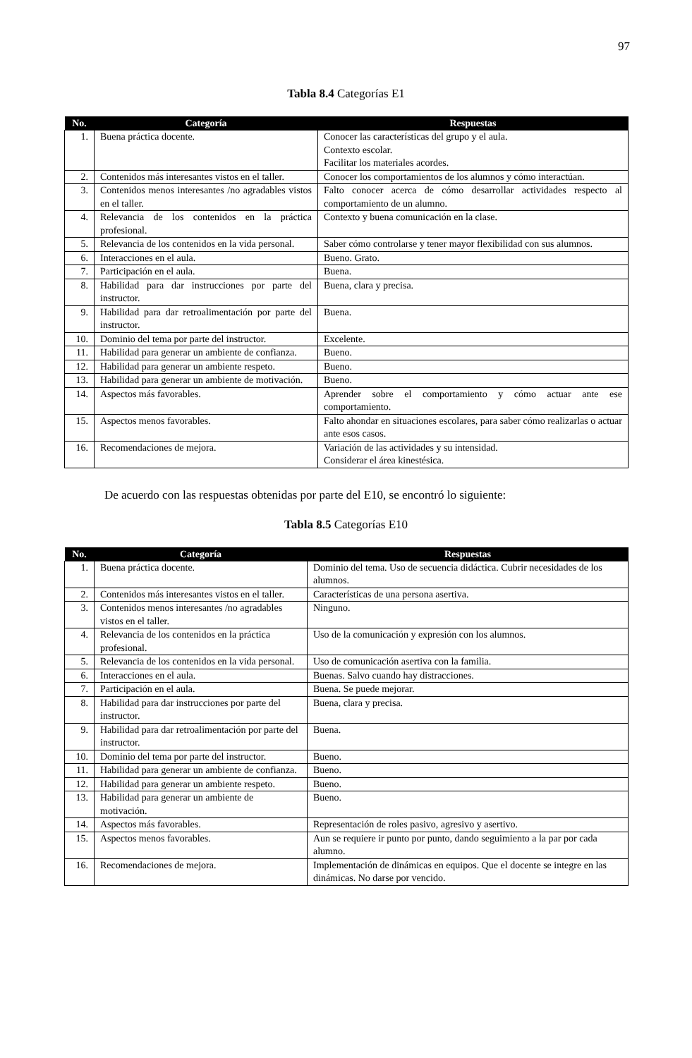97
Tabla 8.4 Categorías E1
| No. | Categoría | Respuestas |
| --- | --- | --- |
| 1. | Buena práctica docente. | Conocer las características del grupo y el aula. Contexto escolar. Facilitar los materiales acordes. |
| 2. | Contenidos más interesantes vistos en el taller. | Conocer los comportamientos de los alumnos y cómo interactúan. |
| 3. | Contenidos menos interesantes /no agradables vistos en el taller. | Falto conocer acerca de cómo desarrollar actividades respecto al comportamiento de un alumno. |
| 4. | Relevancia de los contenidos en la práctica profesional. | Contexto y buena comunicación en la clase. |
| 5. | Relevancia de los contenidos en la vida personal. | Saber cómo controlarse y tener mayor flexibilidad con sus alumnos. |
| 6. | Interacciones en el aula. | Bueno. Grato. |
| 7. | Participación en el aula. | Buena. |
| 8. | Habilidad para dar instrucciones por parte del instructor. | Buena, clara y precisa. |
| 9. | Habilidad para dar retroalimentación por parte del instructor. | Buena. |
| 10. | Dominio del tema por parte del instructor. | Excelente. |
| 11. | Habilidad para generar un ambiente de confianza. | Bueno. |
| 12. | Habilidad para generar un ambiente respeto. | Bueno. |
| 13. | Habilidad para generar un ambiente de motivación. | Bueno. |
| 14. | Aspectos más favorables. | Aprender sobre el comportamiento y cómo actuar ante ese comportamiento. |
| 15. | Aspectos menos favorables. | Falto ahondar en situaciones escolares, para saber cómo realizarlas o actuar ante esos casos. |
| 16. | Recomendaciones de mejora. | Variación de las actividades y su intensidad. Considerar el área kinestésica. |
De acuerdo con las respuestas obtenidas por parte del E10, se encontró lo siguiente:
Tabla 8.5 Categorías E10
| No. | Categoría | Respuestas |
| --- | --- | --- |
| 1. | Buena práctica docente. | Dominio del tema. Uso de secuencia didáctica. Cubrir necesidades de los alumnos. |
| 2. | Contenidos más interesantes vistos en el taller. | Características de una persona asertiva. |
| 3. | Contenidos menos interesantes /no agradables vistos en el taller. | Ninguno. |
| 4. | Relevancia de los contenidos en la práctica profesional. | Uso de la comunicación y expresión con los alumnos. |
| 5. | Relevancia de los contenidos en la vida personal. | Uso de comunicación asertiva con la familia. |
| 6. | Interacciones en el aula. | Buenas. Salvo cuando hay distracciones. |
| 7. | Participación en el aula. | Buena. Se puede mejorar. |
| 8. | Habilidad para dar instrucciones por parte del instructor. | Buena, clara y precisa. |
| 9. | Habilidad para dar retroalimentación por parte del instructor. | Buena. |
| 10. | Dominio del tema por parte del instructor. | Bueno. |
| 11. | Habilidad para generar un ambiente de confianza. | Bueno. |
| 12. | Habilidad para generar un ambiente respeto. | Bueno. |
| 13. | Habilidad para generar un ambiente de motivación. | Bueno. |
| 14. | Aspectos más favorables. | Representación de roles pasivo, agresivo y asertivo. |
| 15. | Aspectos menos favorables. | Aun se requiere ir punto por punto, dando seguimiento a la par por cada alumno. |
| 16. | Recomendaciones de mejora. | Implementación de dinámicas en equipos. Que el docente se integre en las dinámicas. No darse por vencido. |